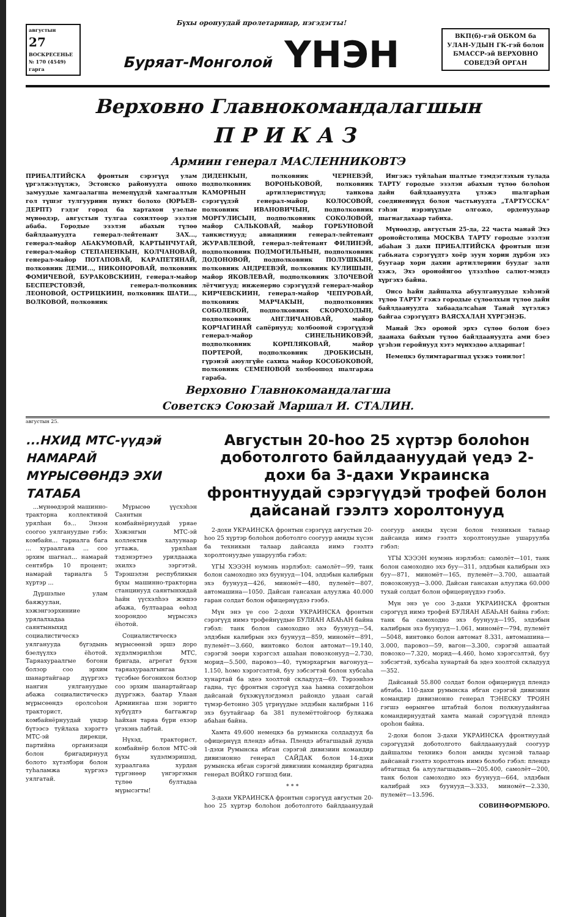августын
27
ВОСКРЕСЕНЬЕ
№ 170 (4549)
гарга
Бүхы оронуудай пролетаринар, нэгэдэгты!
Буряат-Монголой ҮНЭН
ВКП(б)-гэй ОБКОМ ба УЛАН-УДЫН ГК-гэй болон БМАССР-эй ВЕРХОВНО СОВЕДЭЙ ОРГАН
Верховно Главнокомандалагшын
ПРИКАЗ
Армиин генерал МАСЛЕННИКОВТЭ
ПРИБАЛТИЙСКА фронтын сэрэгүүд улам үргэлжэлүүлжэ, Эстонско районуудта ошохо замуудые хамгаалагша немецүүдэй хамгаалтын гол түшэг тулгууриин пункт болохо (ЮРЬЕВ-ДЕРПТ) гэдэг город ба хартахон узелые мүнөөдэр, августын тулгаа сохилтоор эзэлэн абаба. Городые эзэлэн абахын түлөө байлдаануудта генерал-лейтенант ЗАХ..., генерал-майор АБАКУМОВАЙ, КАРТЫНЧУГАЙ, генерал-майор СТЕПАНЕНКЫН, КОЛЧАНОВАЙ, генерал-майор ПОТАПОВАЙ, КАРАПЕТЯНАЙ, полковник ДЕМИ..., НИКОНОРОВАЙ, полковник ФОМИЧЕВОЙ, БУРАКОВСКИИН, генерал-майор БЕСПЕРСТОВЭЙ, генерал-полковник ЛЕОНОВОЙ, ОСТРИЦКИИН, полковник ШАТИ..., ВОЛКОВОЙ, полковник
ДИДЕНКЫН, полковник ЧЕРНЕВЭЙ, подполковник ВОРОНЬКОВОЙ, полковник КАМОРНЫН артиллеристнүүд; танкова сэрэгүүдэй генерал-майор КОЛОСОВОЙ, полковник ИВАНОВИЧЫН, подполковник МОРГУЛИСЫН, подполковник СОКОЛОВОЙ, майор САЛЬКОВАЙ, майор ГОРБУНОВОЙ танкистнууд; авиацииин генерал-лейтенант ЖУРАВЛЕВОЙ, генерал-лейтенант ФИЛИНЭЙ, подполковник ПОДМОГИЛЬНЫН, подполковник ДОДОНОВОЙ, подполковник ПОЛУШКЫН, полковник АНДРЕЕВЭЙ, полковник КУЛИШЫН, майор ЯКОВЛЕВАЙ, подполковник ЗЛОЧЕВОЙ лётчигууд; инженерно сэрэгүүдэй генерал-майор КИРЧЕВСКИИН, генерал-майор ЧЕПУРОВАЙ, полковник МАРЧАКЫН, подполковник СОБОЛЕВОЙ, подполковник СКОРОХОДЫН, подполковник АНГЛИЧАНОВАЙ, майор КОРЧАГИНАЙ сапёрнууд; холбооной сэрэгүүдэй генерал-майор СИНЕЛЬНИКОВЭЙ, подполковник КОРПЛЯКОВАЙ, майор ПОРТЕРОЙ, подполковник ДРОБКИСЫН, гүрэнэй аюулгүйе сахиха майор КОСОБОКОВОЙ, полковник СЕМЕНОВОЙ холбоошод шалгаржа гараба.
Ингэжэ туйлаһан шалтые тэмдэглэхын тулада ТАРТУ городые эзэлэн абахын түлөө болоһон дайн байлдаануудта үлэжэ шалгарһан соединеннүүд болон частьнуудта „ТАРТУССКА“ гэһэн нэрэнүүдые олгожо, орденуудаар шагнагдахаар табиха.
Мүнөөдэр, августын 25-да, 22 часта манай Эхэ оронойстолица МОСКВА ТАРТУ городые эзэлэн абаһан 3 дахи ПРИБАЛТИЙСКА фронтын шэн габьяата сэрэгүүдтэ хоёр зуун хорин дүрбэн эхэ буугаар хори дахин артиллериин буудаг залп хэжэ, Эхэ оронойнгоо үлзэлһөө салют-мэндэ хүргэхэ байна.
Онсо һайн дайшалха абуулгануудые хэһэнэй түлөө ТАРТУ гэжэ городые сүлөөлхын түлөө дайн байлдаануудта хабаадалсаһан Танай хүтэлжэ байгаа сэрэгүүдтэ ВАЯСХАЛАН ХҮРГЭНЭБ.
Манай Эхэ ороной эрхэ сүлөө болон бэеэ даанаха байхын түлөө байлдаануудта ами бэеэ үгэһэн геройнууд хэтэ мүнхэдөө алдаршаг!
Немецкэ булимтарагшад үхэжэ тонилог!
Верховно Главнокомандалагша
Советскэ Союзай Маршал И. СТАЛИН.
августын 25.
...НХИД МТС-үүдэй НАМАРАЙ МҮРЫСӨӨНДЭ ЭХИ ТАТАБА
...мүнөөдэрэй машинно-тракторна коллективэй урялһан бэ... Энээн соогоо уялгануудые гэбэ: комбайн... тариалга бага ... хураалгаяа ... соо эрхим шагнал... намарай сентябрь 10 процент; намарай тариалга 5 хүртэр ...
Дүршэлые улам баяжуулан, хэжэнгээрхиниие урялалхадаа саянтыныхид социалистическэ уялганууда бүгэдынь бэелүүлхэ ёһотой. Таряахураалгые богони болзор соо эрхим шанартайгаар дүүргэхэ нангин уялгануудые абажа социалистическэ мүрысөөндэ оролсоһон тракторист, комбайнёрнуудай үндэр бүтээсэ туйлаха хэрэгтэ МТС-эй дирекци, партийна организаци болон бригадирнууд болото хүтэлбэри болон туһаламжа хүргэхэ уялгатай.
Мүрысөө үүсхэһэн Саянтын комбайнёрнуудай уряае Хэжэнгын МТС-эй коллектив халуунаар угтажа, урялһан тэдэнэртэеэ урилдаажа эхилхэ зэргэтэй. Тэрэшэлэн республикын бүхы машинно-тракторна станцинууд саянтынхидай һайн үүсхэлһээ жэшээ абажа, бултаараа өөһэд хоорондоо мүрысэхэ ёһотой.
Социалистическэ мүрысөөнэй эршэ доро хүдэлмэрилһэн МТС, бригада, агрегат бүхэн таряахураалгынгаа түсэбые богонихон болзор соо эрхим шанартайгаар дүүргэжэ, баатар Улаан Армиингаа шэн зоригто хүбүүдтэ баггажгар һайхан таряа бүри ехээр үгэхэнь лабтай.
Нүхэд, тракторист, комбайнёр болон МТС-эй бүхы хүдэлмэришэд, хураалгаяа хурдан түргэнөөр үнгэргэхын түлөө бултадаа мүрысэгты!
Августын 20-һоо 25 хүртэр болоһон доботолгото байлдаануудай үедэ 2-дохи ба 3-дахи Украинска фронтнуудай сэрэгүүдэй трофей болон дайсанай гээлтэ хоролтонууд
2-дохи УКРАИНСКА фронтын сэрэгүүд августын 20-һоо 25 хүртэр болоһон доботолго соогуур амиды хүсэн ба техникын талаар дайсанда иимэ гээлтэ хоролтонуудые ушаруулба гэбэл:
ҮГЫ ХЭЭЭН юумэнь нэрлэбэл: самолёт—99, танк болон самоходно эхэ буунууд—104, элдэбын калибрын эхэ буунууд—426, миномёт—480, пулемёт—807, автомашина—1050. Дайсан гансахан алуулжа 40.000 гаран солдат болон офицернүүдээ гээбэ.
Мүн энэ үе соо 2-дохи УКРАИНСКА фронтын сэрэгүүд иимэ трофейнүүдые БУЛЯАН АБАҺАН байна гэбэл: танк болон самоходно эхэ буунууд—54, элдэбын калибрын эхэ буунууд—859, миномёт—891, пулемёт—3.660, винтовко болон автомат—19.140, сэрэгэй зөөри хэрэгсэл ашаһан повозконууд—2.730, морид—5.500, паровоз—40, түмэрхаргын вагонууд—1.150, һомо хэрэгсэлтэй, буу зэбсэгтэй болон хубсаһа хунартай ба эдеэ хоолтой складууд—69. Тэрээнһээ гадна, түс фронтын сэрэгүүд хаа һамна сохигдоһон дайсанай бүхэжүүлэгдэмэл райондо удаан сагай түмэр-бетонно 305 үгрнүүдые элдэбын калибрын 116 эхэ буутайгаар ба 381 пулемёттойгоор буляажа абаһан байна.
Хамта 49.600 немецкэ ба румынска солдадууд ба офицернүүд плендэ абтаа. Плендэ абтагшадай дунда 1-дэхи Румынска ябган сэрэгэй дивизиин командир дивизионно генерал САЙДАК болон 14-дэхи румынска ябган сэрэгэй дивизиин командир бригадна генерал ВОЙКО гэгшэд бии.
* * *
3-дахи УКРАИНСКА фронтын сэрэгүүд августын 20-һоо 25 хүртэр болоһон доботолгото байлдаануудай соогуур амиды хүсэн болон техникын талаар дайсанда иимэ гээлтэ хоролтонуудые ушаруулба гэбэл:
ҮГЫ ХЭЭЭН юумэнь нэрлэбэл: самолёт—101, танк болон самоходно эхэ буу—311, элдэбын калибрын эхэ буу—871, миномёт—165, пулемёт—3.700, ашаатай повозконууд—3.000. Дайсан гансахан алуулжа 60.000 тухай солдат болон офицернүүдээ гээбэ.
Мүн энэ үе соо 3-дахи УКРАИНСКА фронтын сэрэгүүд иимэ трофей БУЛЯАН АБАҺАН байна гэбэл: танк ба самоходно эхэ буунууд—195, элдэбын калибрын эхэ буунууд—1.061, миномёт—794, пулемёт—5048, винтовко болон автомат 8.331, автомашина—3.000, паровоз—59, вагон—3.300, сэрэгэй ашаатай повозко—7.320, морид—4.460, һомо хэрэгсэлтэй, буу зэбсэгтэй, хубсаһа хунартай ба эдеэ хоолтой складууд—352.
Дайсанай 55.800 солдат болон офицернүүд плендэ абтаба. 110-дахи румынска ябган сэрэгэй дивизиин командир дивизионно генерал ТЭНЕСКУ ТРОЯН гэгшэ өөрынгөө штабтай болон полкнуудайнгаа командирнуудтай хамта манай сэрэгүүдэй плендэ ороһон байна.
2-дохи болон 3-дахи УКРАИНСКА фронтнуудай сэрэгүүдэй доботолгото байлдаануудай соогуур дайшалхы техникэ болон амиды хүсэнэй талаар дайсанай гээлтэ хоролтонь иимэ болобо гэбэл: плендэ абтагшад ба алуулагшадынь—205.400, самолёт—200, танк болон самоходно эхэ буунууд—664, элдэбын калибрай эхэ буунууд—3.333, миномёт—2.330, пулемёт—13.596.
СОВИНФОРМБЮРО.